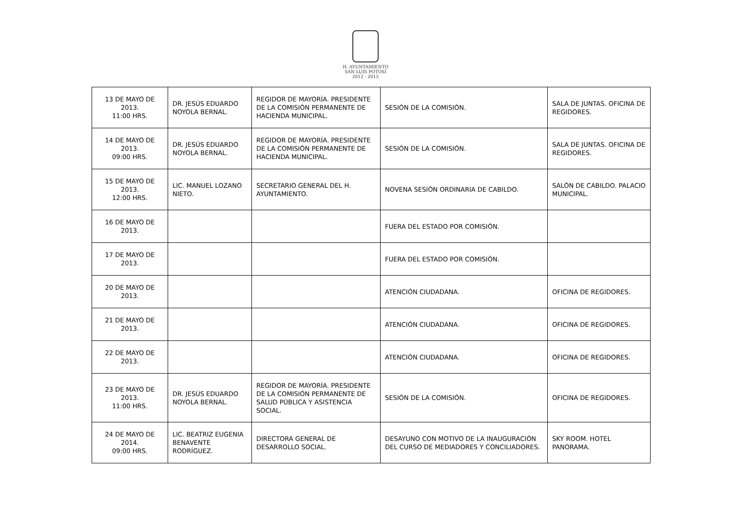H. AYUNTAMIENTO
SAN LUIS POTOSÍ
2012 - 2015
| 13 DE MAYO DE 2013. 11:00 HRS. | DR. JESÚS EDUARDO NOYOLA BERNAL. | REGIDOR DE MAYORÍA. PRESIDENTE DE LA COMISIÓN PERMANENTE DE HACIENDA MUNICIPAL. | SESIÓN DE LA COMISIÓN. | SALA DE JUNTAS. OFICINA DE REGIDORES. |
| 14 DE MAYO DE 2013. 09:00 HRS. | DR. JESÚS EDUARDO NOYOLA BERNAL. | REGIDOR DE MAYORÍA. PRESIDENTE DE LA COMISIÓN PERMANENTE DE HACIENDA MUNICIPAL. | SESIÓN DE LA COMISIÓN. | SALA DE JUNTAS. OFICINA DE REGIDORES. |
| 15 DE MAYO DE 2013. 12:00 HRS. | LIC. MANUEL LOZANO NIETO. | SECRETARIO GENERAL DEL H. AYUNTAMIENTO. | NOVENA SESIÓN ORDINARIA DE CABILDO. | SALÓN DE CABILDO. PALACIO MUNICIPAL. |
| 16 DE MAYO DE 2013. | | | FUERA DEL ESTADO POR COMISIÓN. | |
| 17 DE MAYO DE 2013. | | | FUERA DEL ESTADO POR COMISIÓN. | |
| 20 DE MAYO DE 2013. | | | ATENCIÓN CIUDADANA. | OFICINA DE REGIDORES. |
| 21 DE MAYO DE 2013. | | | ATENCIÓN CIUDADANA. | OFICINA DE REGIDORES. |
| 22 DE MAYO DE 2013. | | | ATENCIÓN CIUDADANA. | OFICINA DE REGIDORES. |
| 23 DE MAYO DE 2013. 11:00 HRS. | DR. JESÚS EDUARDO NOYOLA BERNAL. | REGIDOR DE MAYORÍA. PRESIDENTE DE LA COMISIÓN PERMANENTE DE SALUD PÚBLICA Y ASISTENCIA SOCIAL. | SESIÓN DE LA COMISIÓN. | OFICINA DE REGIDORES. |
| 24 DE MAYO DE 2014. 09:00 HRS. | LIC. BEATRIZ EUGENIA BENAVENTE RODRÍGUEZ. | DIRECTORA GENERAL DE DESARROLLO SOCIAL. | DESAYUNO CON MOTIVO DE LA INAUGURACIÓN DEL CURSO DE MEDIADORES Y CONCILIADORES. | SKY ROOM. HOTEL PANORAMA. |